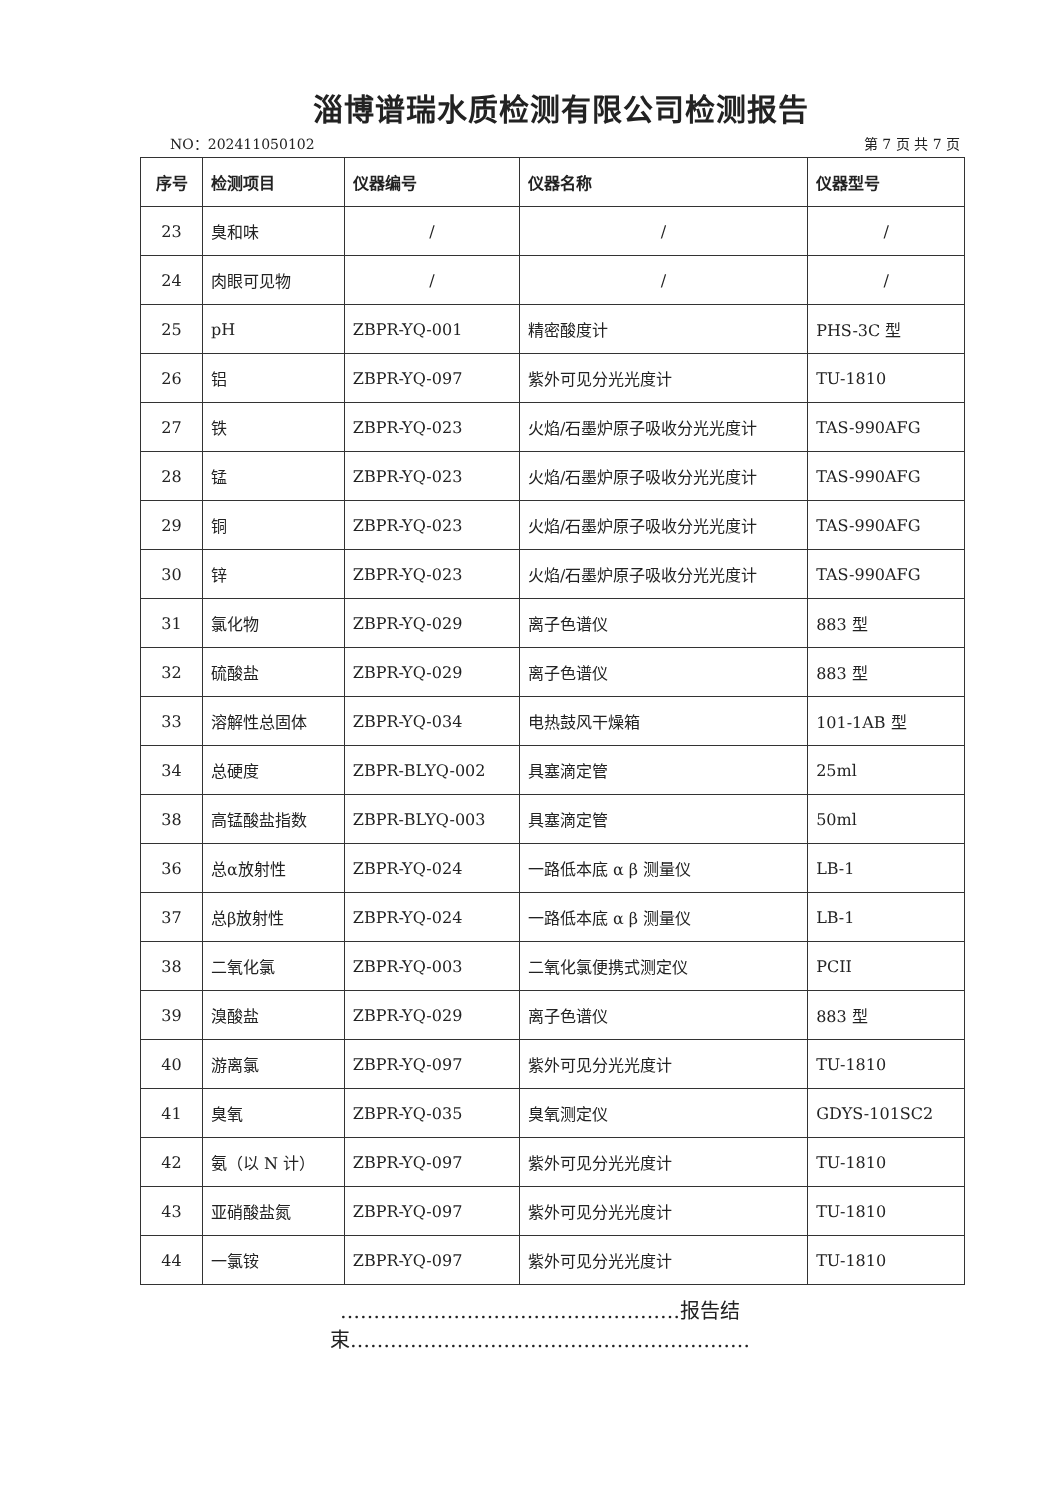淄博谱瑞水质检测有限公司检测报告
NO：202411050102 第 7 页 共 7 页
| 序号 | 检测项目 | 仪器编号 | 仪器名称 | 仪器型号 |
| --- | --- | --- | --- | --- |
| 23 | 臭和味 | / | / | / |
| 24 | 肉眼可见物 | / | / | / |
| 25 | pH | ZBPR-YQ-001 | 精密酸度计 | PHS-3C 型 |
| 26 | 铝 | ZBPR-YQ-097 | 紫外可见分光光度计 | TU-1810 |
| 27 | 铁 | ZBPR-YQ-023 | 火焰/石墨炉原子吸收分光光度计 | TAS-990AFG |
| 28 | 锰 | ZBPR-YQ-023 | 火焰/石墨炉原子吸收分光光度计 | TAS-990AFG |
| 29 | 铜 | ZBPR-YQ-023 | 火焰/石墨炉原子吸收分光光度计 | TAS-990AFG |
| 30 | 锌 | ZBPR-YQ-023 | 火焰/石墨炉原子吸收分光光度计 | TAS-990AFG |
| 31 | 氯化物 | ZBPR-YQ-029 | 离子色谱仪 | 883 型 |
| 32 | 硫酸盐 | ZBPR-YQ-029 | 离子色谱仪 | 883 型 |
| 33 | 溶解性总固体 | ZBPR-YQ-034 | 电热鼓风干燥箱 | 101-1AB 型 |
| 34 | 总硬度 | ZBPR-BLYQ-002 | 具塞滴定管 | 25ml |
| 38 | 高锰酸盐指数 | ZBPR-BLYQ-003 | 具塞滴定管 | 50ml |
| 36 | 总α放射性 | ZBPR-YQ-024 | 一路低本底 α β 测量仪 | LB-1 |
| 37 | 总β放射性 | ZBPR-YQ-024 | 一路低本底 α β 测量仪 | LB-1 |
| 38 | 二氧化氯 | ZBPR-YQ-003 | 二氧化氯便携式测定仪 | PCII |
| 39 | 溴酸盐 | ZBPR-YQ-029 | 离子色谱仪 | 883 型 |
| 40 | 游离氯 | ZBPR-YQ-097 | 紫外可见分光光度计 | TU-1810 |
| 41 | 臭氧 | ZBPR-YQ-035 | 臭氧测定仪 | GDYS-101SC2 |
| 42 | 氨（以 N 计） | ZBPR-YQ-097 | 紫外可见分光光度计 | TU-1810 |
| 43 | 亚硝酸盐氮 | ZBPR-YQ-097 | 紫外可见分光光度计 | TU-1810 |
| 44 | 一氯铵 | ZBPR-YQ-097 | 紫外可见分光光度计 | TU-1810 |
……………………………………………报告结束……………………………………………………